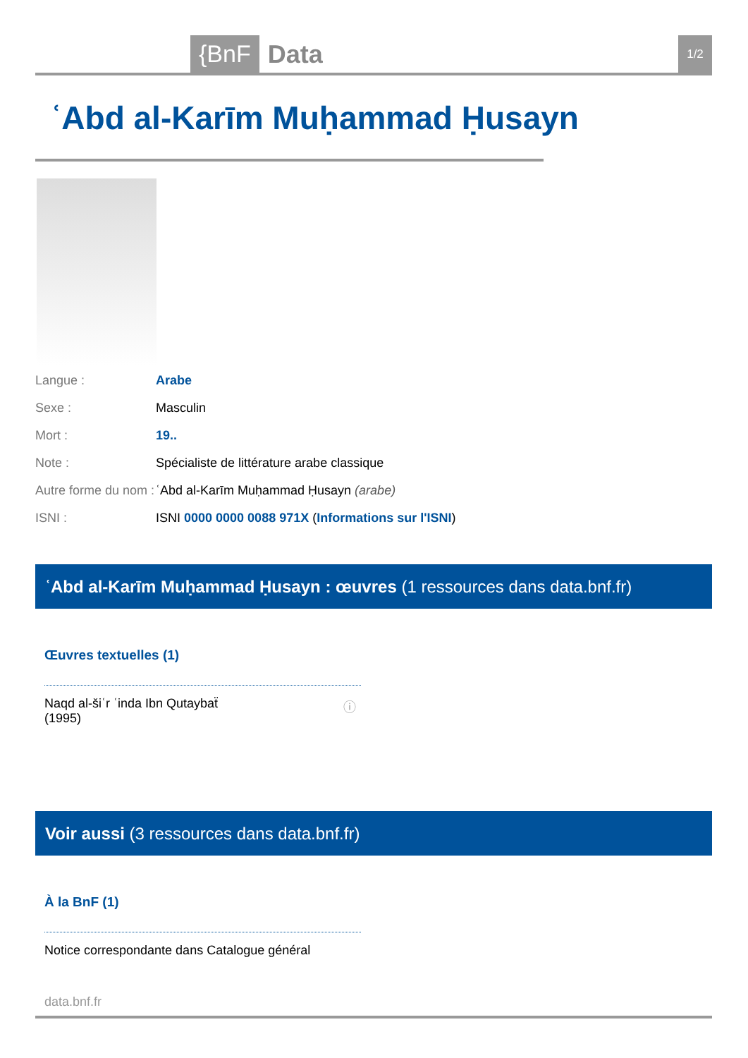{BnF Data 1/2
ʿAbd al-Karīm Muḥammad Ḥusayn
Langue : Arabe
Sexe : Masculin
Mort : 19..
Note : Spécialiste de littérature arabe classique
Autre forme du nom : ʿAbd al-Karīm Muḥammad Ḥusayn (arabe)
ISNI : ISNI 0000 0000 0088 971X (Informations sur l'ISNI)
ʿAbd al-Karīm Muḥammad Ḥusayn : œuvres (1 ressources dans data.bnf.fr)
Œuvres textuelles (1)
Naqd al-šiʿr ʿinda Ibn Qutaybaẗ
(1995)
ⓘ
Voir aussi (3 ressources dans data.bnf.fr)
À la BnF (1)
Notice correspondante dans Catalogue général
data.bnf.fr